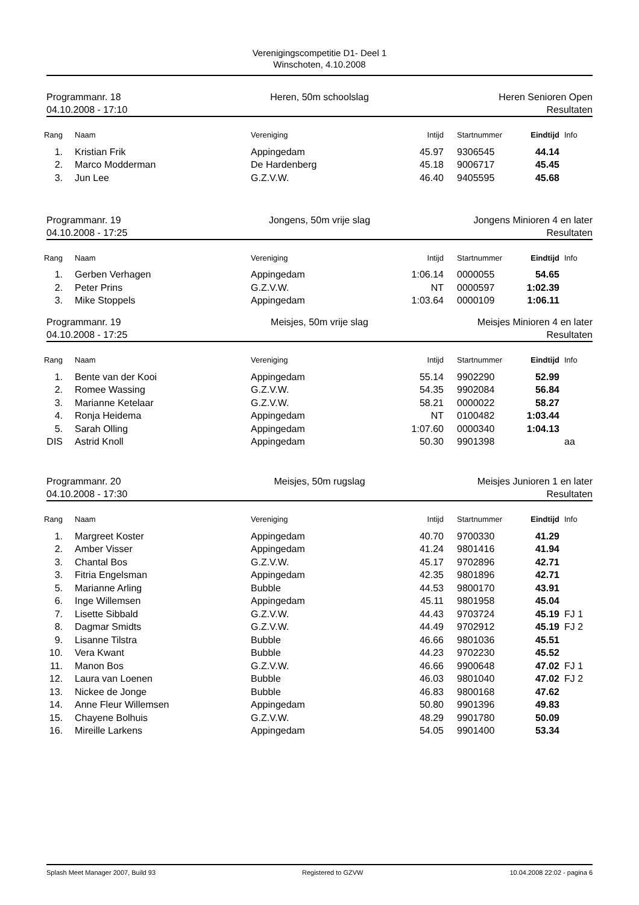Verenigingscompetitie D1- Deel 1
Winschoten, 4.10.2008
Programmanr. 18
04.10.2008 - 17:10
Heren, 50m schoolslag
Heren Senioren Open
Resultaten
| Rang | Naam | Vereniging | Intijd | Startnummer | Eindtijd | Info |
| --- | --- | --- | --- | --- | --- | --- |
| 1. | Kristian Frik | Appingedam | 45.97 | 9306545 | 44.14 | |
| 2. | Marco Modderman | De Hardenberg | 45.18 | 9006717 | 45.45 | |
| 3. | Jun Lee | G.Z.V.W. | 46.40 | 9405595 | 45.68 | |
Programmanr. 19
04.10.2008 - 17:25
Jongens, 50m vrije slag
Jongens Minioren 4 en later
Resultaten
| Rang | Naam | Vereniging | Intijd | Startnummer | Eindtijd | Info |
| --- | --- | --- | --- | --- | --- | --- |
| 1. | Gerben Verhagen | Appingedam | 1:06.14 | 0000055 | 54.65 | |
| 2. | Peter Prins | G.Z.V.W. | NT | 0000597 | 1:02.39 | |
| 3. | Mike Stoppels | Appingedam | 1:03.64 | 0000109 | 1:06.11 | |
Programmanr. 19
04.10.2008 - 17:25
Meisjes, 50m vrije slag
Meisjes Minioren 4 en later
Resultaten
| Rang | Naam | Vereniging | Intijd | Startnummer | Eindtijd | Info |
| --- | --- | --- | --- | --- | --- | --- |
| 1. | Bente van der Kooi | Appingedam | 55.14 | 9902290 | 52.99 | |
| 2. | Romee Wassing | G.Z.V.W. | 54.35 | 9902084 | 56.84 | |
| 3. | Marianne Ketelaar | G.Z.V.W. | 58.21 | 0000022 | 58.27 | |
| 4. | Ronja Heidema | Appingedam | NT | 0100482 | 1:03.44 | |
| 5. | Sarah Olling | Appingedam | 1:07.60 | 0000340 | 1:04.13 | |
| DIS | Astrid Knoll | Appingedam | 50.30 | 9901398 | | aa |
Programmanr. 20
04.10.2008 - 17:30
Meisjes, 50m rugslag
Meisjes Junioren 1 en later
Resultaten
| Rang | Naam | Vereniging | Intijd | Startnummer | Eindtijd | Info |
| --- | --- | --- | --- | --- | --- | --- |
| 1. | Margreet Koster | Appingedam | 40.70 | 9700330 | 41.29 | |
| 2. | Amber Visser | Appingedam | 41.24 | 9801416 | 41.94 | |
| 3. | Chantal Bos | G.Z.V.W. | 45.17 | 9702896 | 42.71 | |
| 3. | Fitria Engelsman | Appingedam | 42.35 | 9801896 | 42.71 | |
| 5. | Marianne Arling | Bubble | 44.53 | 9800170 | 43.91 | |
| 6. | Inge Willemsen | Appingedam | 45.11 | 9801958 | 45.04 | |
| 7. | Lisette Sibbald | G.Z.V.W. | 44.43 | 9703724 | 45.19 | FJ 1 |
| 8. | Dagmar Smidts | G.Z.V.W. | 44.49 | 9702912 | 45.19 | FJ 2 |
| 9. | Lisanne Tilstra | Bubble | 46.66 | 9801036 | 45.51 | |
| 10. | Vera Kwant | Bubble | 44.23 | 9702230 | 45.52 | |
| 11. | Manon Bos | G.Z.V.W. | 46.66 | 9900648 | 47.02 | FJ 1 |
| 12. | Laura van Loenen | Bubble | 46.03 | 9801040 | 47.02 | FJ 2 |
| 13. | Nickee de Jonge | Bubble | 46.83 | 9800168 | 47.62 | |
| 14. | Anne Fleur Willemsen | Appingedam | 50.80 | 9901396 | 49.83 | |
| 15. | Chayene Bolhuis | G.Z.V.W. | 48.29 | 9901780 | 50.09 | |
| 16. | Mireille Larkens | Appingedam | 54.05 | 9901400 | 53.34 | |
Splash Meet Manager 2007, Build 93 Registered to GZVW 10.04.2008 22:02 - pagina 6